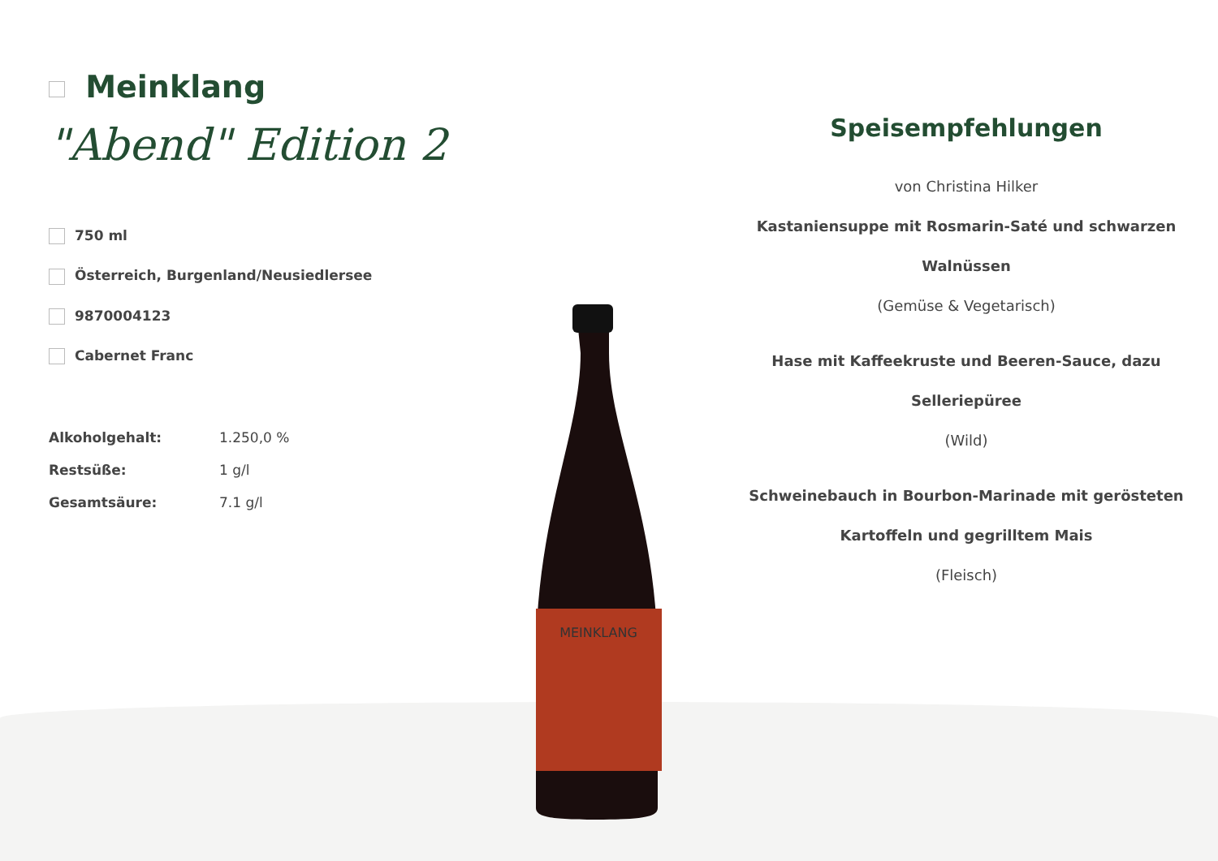Meinklang
"Abend" Edition 2
750 ml
Österreich, Burgenland/Neusiedlersee
9870004123
Cabernet Franc
| Alkoholgehalt: | 1.250,0 % |
| Restsüße: | 1 g/l |
| Gesamtsäure: | 7.1 g/l |
MEINKLANG
Speisempfehlungen
von Christina Hilker
Kastaniensuppe mit Rosmarin-Saté und schwarzen Walnüssen
(Gemüse & Vegetarisch)
Hase mit Kaffeekruste und Beeren-Sauce, dazu Selleriepüree
(Wild)
Schweinebauch in Bourbon-Marinade mit gerösteten Kartoffeln und gegrilltem Mais
(Fleisch)